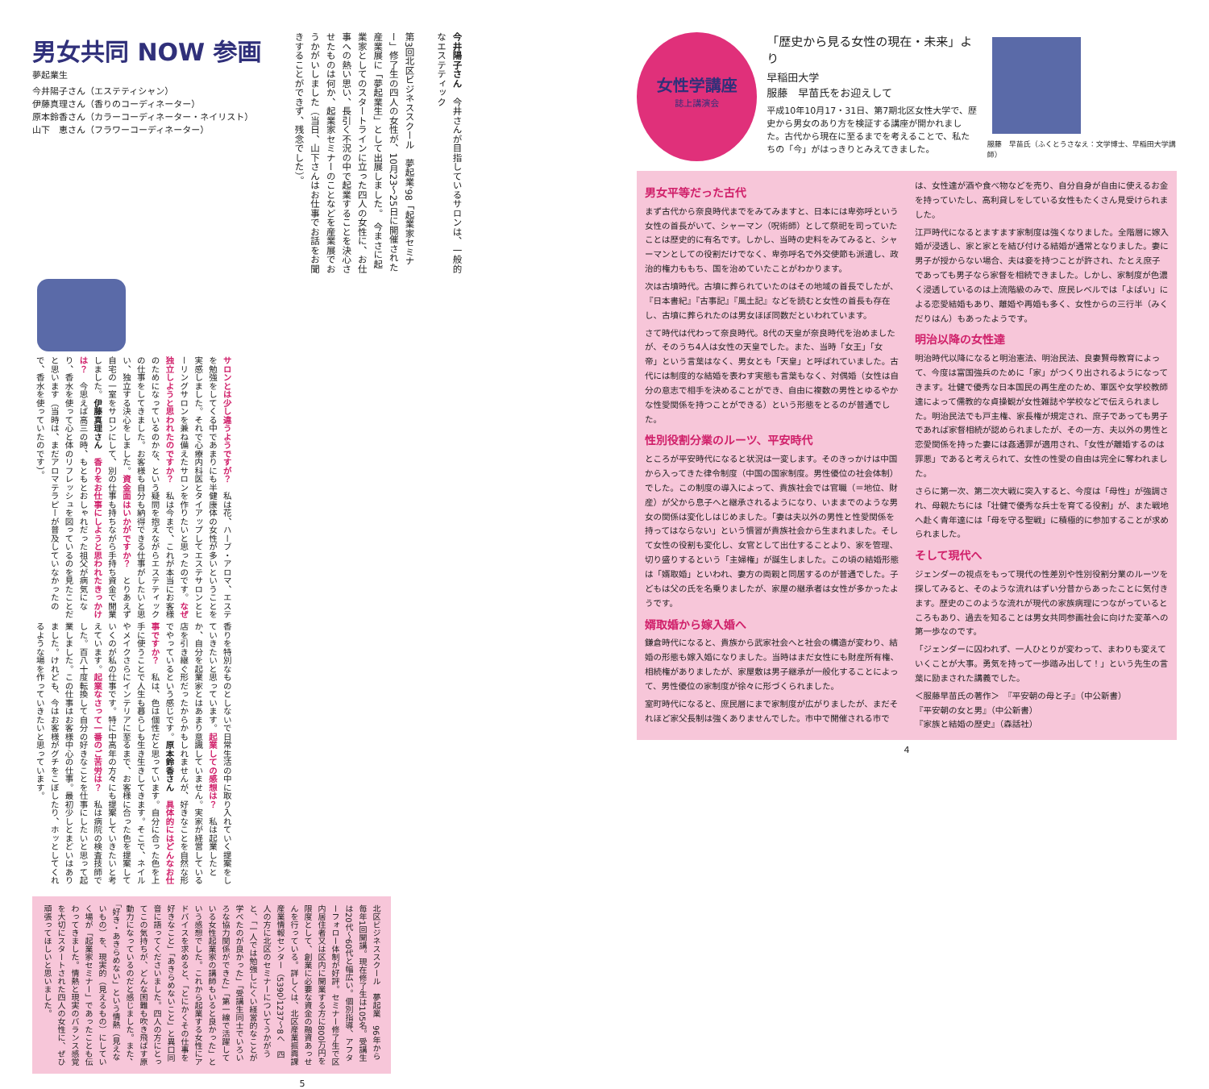男女共同 NOW 参画
夢起業生
今井陽子さん（エステティシャン）
伊藤真理さん（香りのコーディネーター）
原本鈴香さん（カラーコーディネーター・ネイリスト）
山下　恵さん（フラワーコーディネーター）
第3回北区ビジネススクール　夢起業'98「起業家セミナー」修了生の四人の女性が、10月23～25日に開催された産業展に「夢起業生」として出展しました。　今まさに起業家としてのスタートラインに立った四人の女性に、お仕事への熱い思い、長引く不況の中で起業することを決心させたものは何か、起業家セミナーのことなどを産業展でおうかがいしました（当日、山下さんはお仕事でお話をお聞きすることができず、残念でした）。
今井陽子さん　今井さんが目指しているサロンは、一般的なエステティック
サロンとは少し違うようですが？　私は花、ハーブ・アロマ、エステを勉強をしてくる中であまりにも半健康体の女性が多いということを実感しました。それで心療内科医とタイアップしてエステサロンとヒーリングサロンを兼ね備えたサロンを作りたいと思ったのです。なぜ独立しようと思われたのですか？　私は今まで、これが本当にお客様のためになっているのかな、という疑問を抱えながらエステティックの仕事をしてきました。お客様も自分も納得できる仕事がしたいと思い、独立する決心をしました。資金面はいかがですか？　とりあえず自宅の一室をサロンにして、別の仕事も持ちながら手持ち資金で開業しました。伊藤真理さん　香りをお仕事にしようと思われたきっかけは？　今思えば高三の時、もともとおしゃれだった祖父が病気になり、香水を使って心と体のリフレッシュを図っているのを見たことだと思います（当時は、まだアロマテラピーが普及していなかったので、香水を使っていたのです）。
香りを特別なものとしないで日常生活の中に取り入れていく提案をしていきたいと思っています。起業しての感想は？　私は起業したとか、自分を起業家とはあまり意識していません。実家が経営している店を引き継ぐ形だったからかもしれませんが、好きなことを自然な形でやっているという感じです。原本鈴香さん　具体的にはどんなお仕事ですか？　私は、色は個性だと思っています。自分に合った色を上手に使うことで人生も暮らしも生き生きしてきます。そこで、ネイルやメイクさらにインテリアに至るまで、お客様に合った色を提案していくのが私の仕事です。特に中高年の方々にも提案していきたいと考えています。起業なさって一番のご苦労は？　私は病院の検査技師でした。百八十度転換して自分の好きなことを仕事にしたいと思って起業しました。この仕事はお客様中心の仕事。最初少しとまどいはありました。けれども、今はお客様がグチをこぼしたり、ホッとしてくれるような場を作っていきたいと思っています。
北区ビジネススクール　夢起業　96年から毎年1回開講。現在修了生は105名。受講生は20代～60代と幅広い。個別指導、アフターフォロー体制が好評。セミナー修了生で区内居住者又は区内に開業する方に800万円を限度として、創業に必要な資金の融資あっせんを行っている。詳しくは、北区産業振興課産業情報センター（5390）1237～8へ　四人の方に北区のセミナーについてうかがうと、「一人では勉強しにくい経営的なことが学べたのが良かった」「受講生同士でいろいろな協力関係ができた」「第一線で活躍している女性起業家の講師もいると良かった」という感想でした。これから起業する女性にアドバイスを求めると、「とにかくその仕事を好きなこと」「あきらめないこと」と異口同音に語ってくださいました。四人の方にとってこの気持ちが、どんな困難も吹き飛ばす原動力になっているのだと感じました。また、「好き・あきらめない」という情熱（見えないもの）を、現実的（見えるもの）にしていく場が「起業家セミナー」であったことも伝わってきました。情熱と現実のバランス感覚を大切にスタートされた四人の女性に、ぜひ頑張ってほしいと思いました。
5
女性学講座
誌上講演会
「歴史から見る女性の現在・未来」より
早稲田大学
服藤　早苗氏をお迎えして
平成10年10月17・31日、第7期北区女性大学で、歴史から男女のあり方を検証する講座が開かれました。古代から現在に至るまでを考えることで、私たちの「今」がはっきりとみえてきました。
服藤　早苗氏（ふくとうさなえ：文学博士、早稲田大学講師）
男女平等だった古代
まず古代から奈良時代までをみてみますと、日本には卑弥呼という女性の首長がいて、シャーマン（呪術師）として祭祀を司っていたことは歴史的に有名です。しかし、当時の史料をみてみると、シャーマンとしての役割だけでなく、卑弥呼名で外交使節も派遣し、政治的権力ももち、国を治めていたことがわかります。
次は古墳時代。古墳に葬られていたのはその地域の首長でしたが、『日本書紀』『古事記』『風土記』などを読むと女性の首長も存在し、古墳に葬られたのは男女ほぼ同数だといわれています。
さて時代は代わって奈良時代。8代の天皇が奈良時代を治めましたが、そのうち4人は女性の天皇でした。また、当時「女王」「女帝」という言葉はなく、男女とも「天皇」と呼ばれていました。古代には制度的な結婚を表わす実態も言葉もなく、対偶婚（女性は自分の意志で相手を決めることができ、自由に複数の男性とゆるやかな性愛関係を持つことができる）という形態をとるのが普通でした。
性別役割分業のルーツ、平安時代
ところが平安時代になると状況は一変します。そのきっかけは中国から入ってきた律令制度（中国の国家制度。男性優位の社会体制）でした。この制度の導入によって、貴族社会では官職（＝地位、財産）が父から息子へと継承されるようになり、いままでのような男女の関係は変化しはじめました。「妻は夫以外の男性と性愛関係を持ってはならない」という慣習が貴族社会から生まれました。そして女性の役割も変化し、女官として出仕することより、家を管理、切り盛りするという「主婦権」が誕生しました。この頃の結婚形態は「婿取婚」といわれ、妻方の両親と同居するのが普通でした。子どもは父の氏を名乗りましたが、家屋の継承者は女性が多かったようです。
婿取婚から嫁入婚へ
鎌倉時代になると、貴族から武家社会へと社会の構造が変わり、結婚の形態も嫁入婚になりました。当時はまだ女性にも財産所有権、相続権がありましたが、家屋敷は男子継承が一般化することによって、男性優位の家制度が徐々に形づくられました。
室町時代になると、庶民層にまで家制度が広がりましたが、まだそれほど家父長制は強くありませんでした。市中で開催される市では、女性達が酒や食べ物などを売り、自分自身が自由に使えるお金を持っていたし、高利貸しをしている女性もたくさん見受けられました。
江戸時代になるとますます家制度は強くなりました。全階層に嫁入婚が浸透し、家と家とを結び付ける結婚が通常となりました。妻に男子が授からない場合、夫は妾を持つことが許され、たとえ庶子であっても男子なら家督を相続できました。しかし、家制度が色濃く浸透しているのは上流階級のみで、庶民レベルでは「よばい」による恋愛結婚もあり、離婚や再婚も多く、女性からの三行半（みくだりはん）もあったようです。
明治以降の女性達
明治時代以降になると明治憲法、明治民法、良妻賢母教育によって、今度は富国強兵のために「家」がつくり出されるようになってきます。壮健で優秀な日本国民の再生産のため、軍医や女学校教師達によって儒教的な貞操観が女性雑誌や学校などで伝えられました。明治民法でも戸主権、家長権が規定され、庶子であっても男子であれば家督相続が認められましたが、その一方、夫以外の男性と恋愛関係を持った妻には姦通罪が適用され、「女性が離婚するのは罪悪」であると考えられて、女性の性愛の自由は完全に奪われました。
さらに第一次、第二次大戦に突入すると、今度は「母性」が強調され、母親たちには「壮健で優秀な兵士を育てる役割」が、また戦地へ赴く青年達には「母を守る聖戦」に積極的に参加することが求められました。
そして現代へ
ジェンダーの視点をもって現代の性差別や性別役割分業のルーツを探してみると、そのような流れはずい分昔からあったことに気付きます。歴史のこのような流れが現代の家族病理につながっているところもあり、過去を知ることは男女共同参画社会に向けた変革への第一歩なのです。
「ジェンダーに囚われず、一人ひとりが変わって、まわりも変えていくことが大事。勇気を持って一歩踏み出して！」という先生の言葉に励まされた講義でした。
＜服藤早苗氏の著作＞　『平安朝の母と子』（中公新書）
『平安朝の女と男』（中公新書）
『家族と結婚の歴史』（森話社）
4